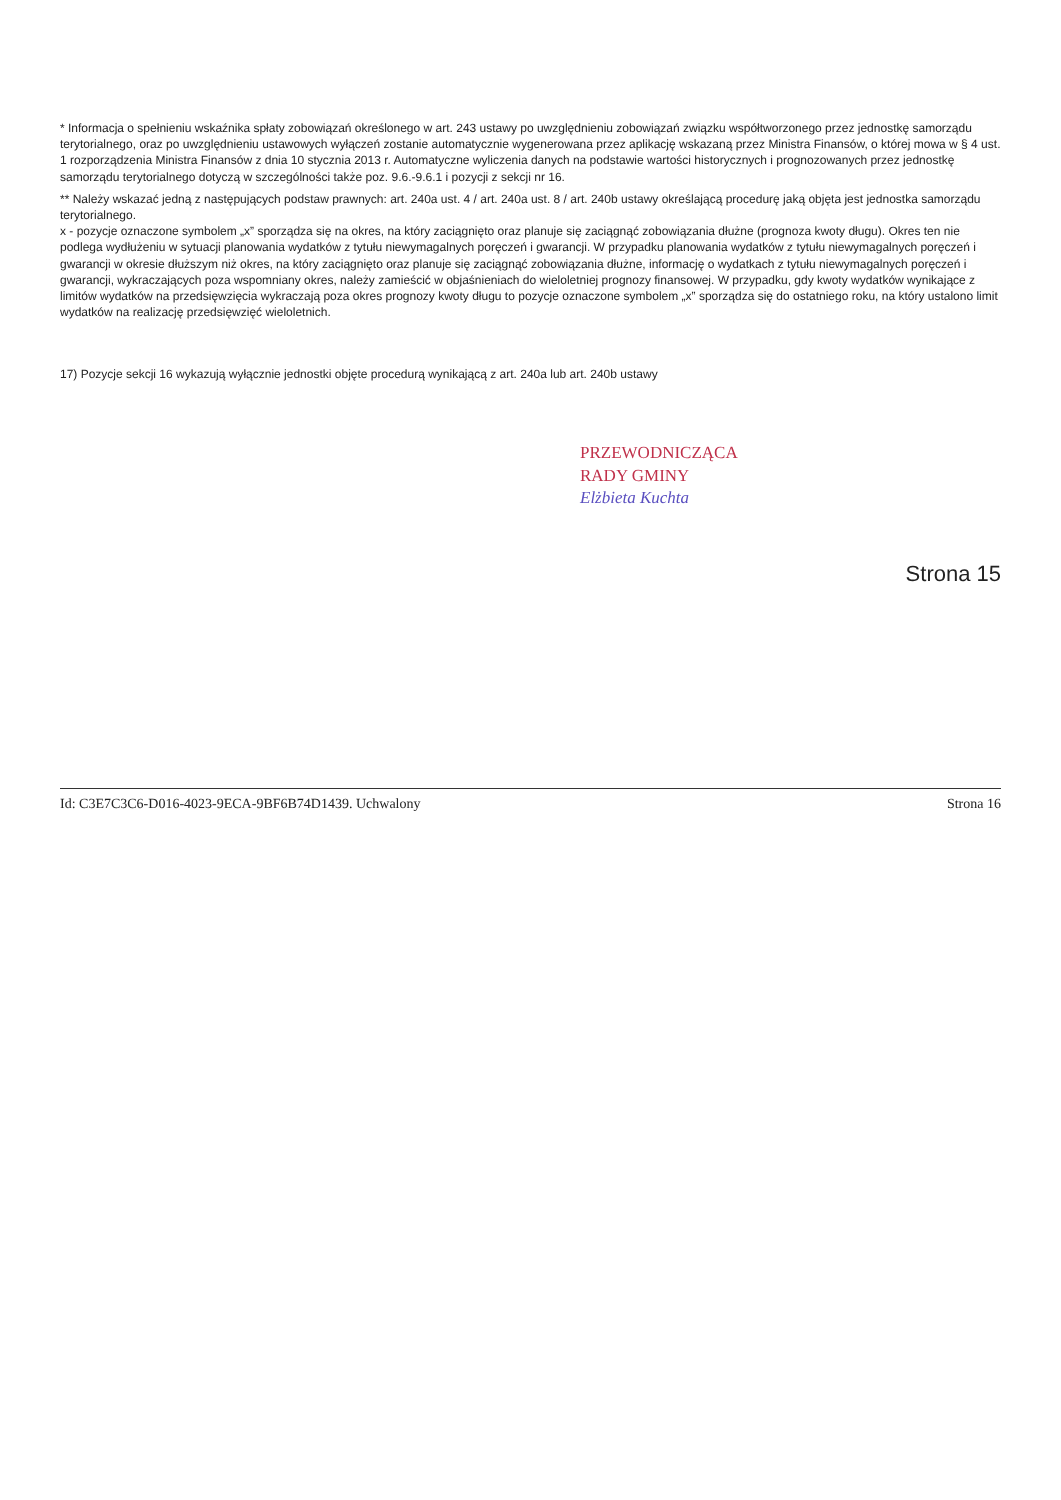* Informacja o spełnieniu wskaźnika spłaty zobowiązań określonego w art. 243 ustawy po uwzględnieniu zobowiązań związku współtworzonego przez jednostkę samorządu terytorialnego, oraz po uwzględnieniu ustawowych wyłączeń zostanie automatycznie wygenerowana przez aplikację wskazaną przez Ministra Finansów, o której mowa w § 4 ust. 1 rozporządzenia Ministra Finansów z dnia 10 stycznia 2013 r. Automatyczne wyliczenia danych na podstawie wartości historycznych i prognozowanych przez jednostkę samorządu terytorialnego dotyczą w szczególności także poz. 9.6.-9.6.1 i pozycji z sekcji nr 16.
** Należy wskazać jedną z następujących podstaw prawnych: art. 240a ust. 4 / art. 240a ust. 8 / art. 240b ustawy określającą procedurę jaką objęta jest jednostka samorządu terytorialnego.
x - pozycje oznaczone symbolem „x” sporządza się na okres, na który zaciągnięto oraz planuje się zaciągnąć zobowiązania dłużne (prognoza kwoty długu). Okres ten nie podlega wydłużeniu w sytuacji planowania wydatków z tytułu niewymagalnych poręczeń i gwarancji. W przypadku planowania wydatków z tytułu niewymagalnych poręczeń i gwarancji w okresie dłuższym niż okres, na który zaciągnięto oraz planuje się zaciągnąć zobowiązania dłużne, informację o wydatkach z tytułu niewymagalnych poręczeń i gwarancji, wykraczających poza wspomniany okres, należy zamieścić w objaśnieniach do wieloletniej prognozy finansowej. W przypadku, gdy kwoty wydatków wynikające z limitów wydatków na przedsięwzięcia wykraczają poza okres prognozy kwoty długu to pozycje oznaczone symbolem „x” sporządza się do ostatniego roku, na który ustalono limit wydatków na realizację przedsięwzięć wieloletnich.
17) Pozycje sekcji 16 wykazują wyłącznie jednostki objęte procedurą wynikającą z art. 240a lub art. 240b ustawy
PRZEWODNICZĄCA
RADY GMINY
Elżbieta Kuchta
Strona 15
Id: C3E7C3C6-D016-4023-9ECA-9BF6B74D1439. Uchwalony Strona 16